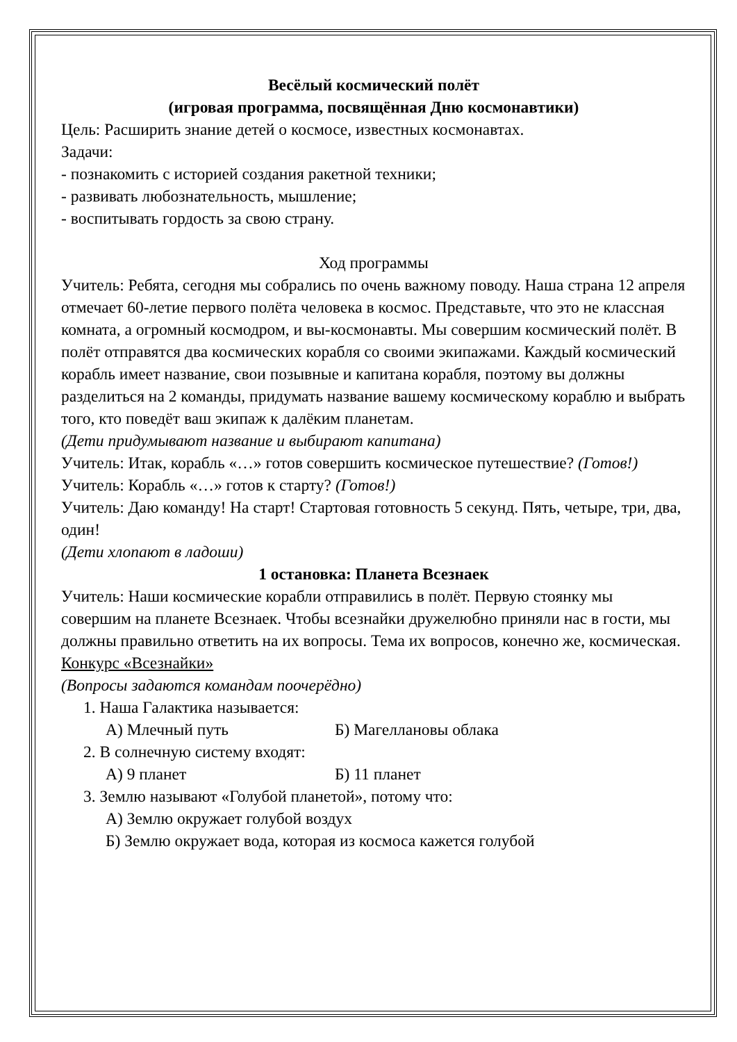Весёлый космический полёт
(игровая программа, посвящённая Дню космонавтики)
Цель: Расширить знание детей о космосе, известных космонавтах.
Задачи:
- познакомить с историей создания ракетной техники;
- развивать любознательность, мышление;
- воспитывать гордость за свою страну.
Ход программы
Учитель: Ребята, сегодня мы собрались по очень важному поводу. Наша страна 12 апреля отмечает 60-летие первого полёта человека в космос. Представьте, что это не классная комната, а огромный космодром, и вы-космонавты. Мы совершим космический полёт. В полёт отправятся два космических корабля со своими экипажами. Каждый космический корабль имеет название, свои позывные и капитана корабля, поэтому вы должны разделиться на 2 команды, придумать название вашему космическому кораблю и выбрать того, кто поведёт ваш экипаж к далёким планетам.
(Дети придумывают название и выбирают капитана)
Учитель: Итак, корабль «…» готов совершить космическое путешествие? (Готов!)
Учитель: Корабль «…» готов к старту? (Готов!)
Учитель: Даю команду! На старт! Стартовая готовность 5 секунд. Пять, четыре, три, два, один!
(Дети хлопают в ладоши)
1 остановка: Планета Всезнаек
Учитель: Наши космические корабли отправились в полёт. Первую стоянку мы совершим на планете Всезнаек. Чтобы всезнайки дружелюбно приняли нас в гости, мы должны правильно ответить на их вопросы. Тема их вопросов, конечно же, космическая.
Конкурс «Всезнайки»
(Вопросы задаются командам поочерёдно)
1. Наша Галактика называется:
А) Млечный путь Б) Магеллановы облака
2. В солнечную систему входят:
А) 9 планет Б) 11 планет
3. Землю называют «Голубой планетой», потому что:
А) Землю окружает голубой воздух
Б) Землю окружает вода, которая из космоса кажется голубой